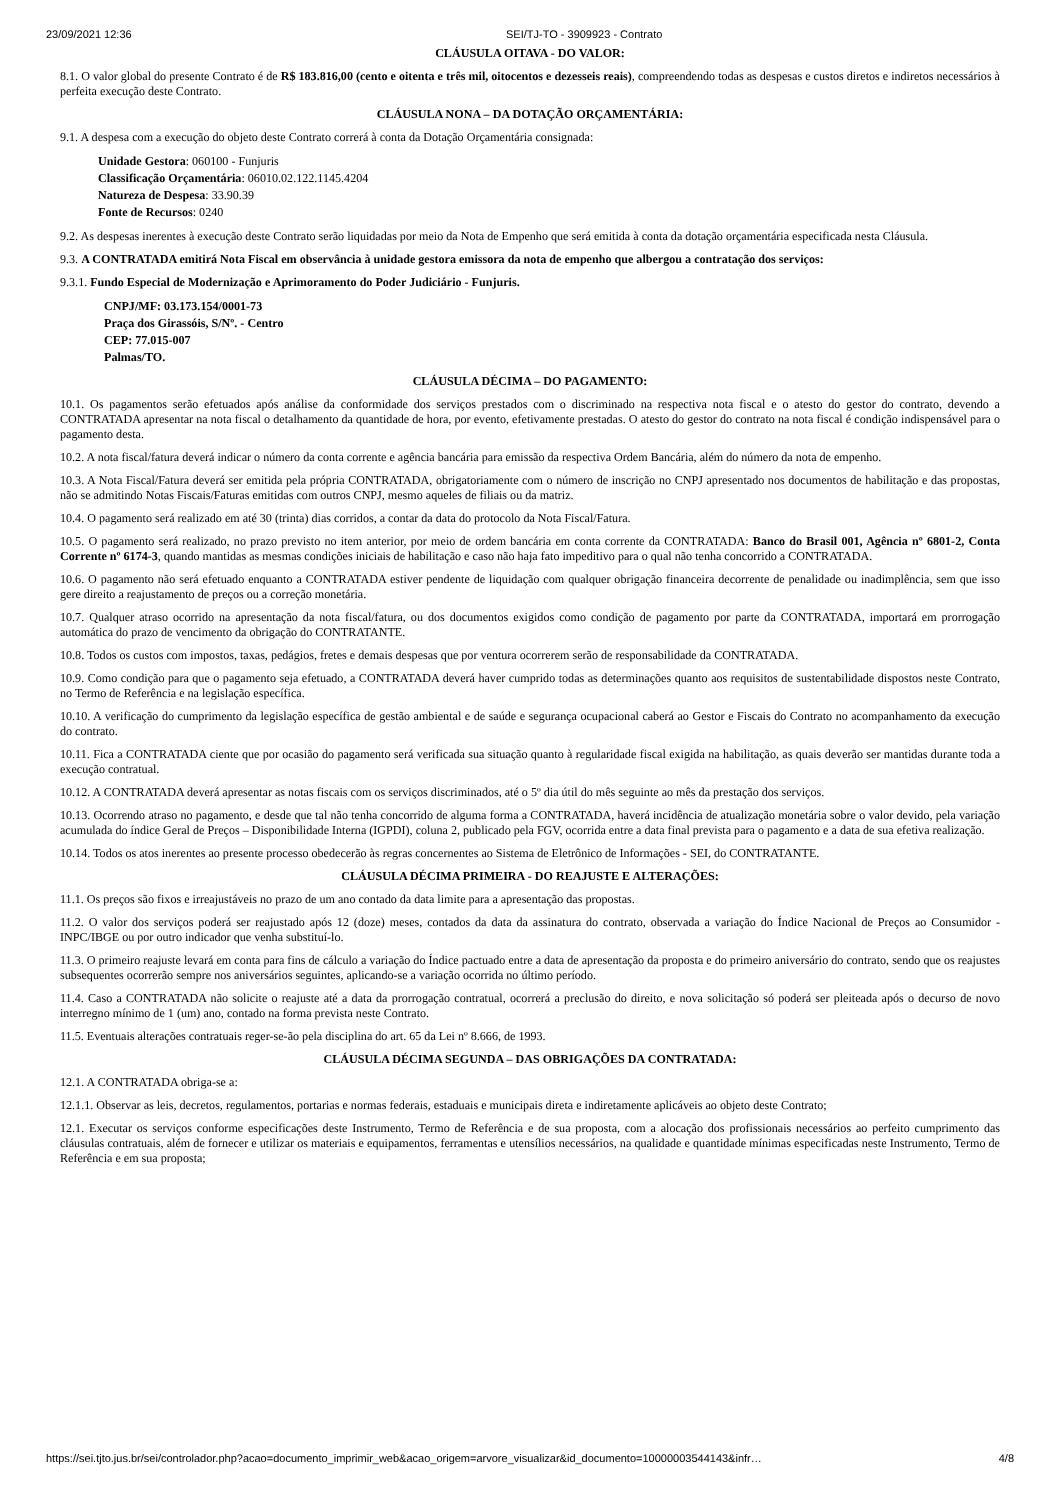23/09/2021 12:36 SEI/TJ-TO - 3909923 - Contrato
CLÁUSULA OITAVA - DO VALOR:
8.1. O valor global do presente Contrato é de R$ 183.816,00 (cento e oitenta e três mil, oitocentos e dezesseis reais), compreendendo todas as despesas e custos diretos e indiretos necessários à perfeita execução deste Contrato.
CLÁUSULA NONA – DA DOTAÇÃO ORÇAMENTÁRIA:
9.1. A despesa com a execução do objeto deste Contrato correrá à conta da Dotação Orçamentária consignada:
Unidade Gestora: 060100 - Funjuris
Classificação Orçamentária: 06010.02.122.1145.4204
Natureza de Despesa: 33.90.39
Fonte de Recursos: 0240
9.2. As despesas inerentes à execução deste Contrato serão liquidadas por meio da Nota de Empenho que será emitida à conta da dotação orçamentária especificada nesta Cláusula.
9.3. A CONTRATADA emitirá Nota Fiscal em observância à unidade gestora emissora da nota de empenho que albergou a contratação dos serviços:
9.3.1. Fundo Especial de Modernização e Aprimoramento do Poder Judiciário - Funjuris.
CNPJ/MF: 03.173.154/0001-73
Praça dos Girassóis, S/Nº. - Centro
CEP: 77.015-007
Palmas/TO.
CLÁUSULA DÉCIMA – DO PAGAMENTO:
10.1. Os pagamentos serão efetuados após análise da conformidade dos serviços prestados com o discriminado na respectiva nota fiscal e o atesto do gestor do contrato, devendo a CONTRATADA apresentar na nota fiscal o detalhamento da quantidade de hora, por evento, efetivamente prestadas. O atesto do gestor do contrato na nota fiscal é condição indispensável para o pagamento desta.
10.2. A nota fiscal/fatura deverá indicar o número da conta corrente e agência bancária para emissão da respectiva Ordem Bancária, além do número da nota de empenho.
10.3. A Nota Fiscal/Fatura deverá ser emitida pela própria CONTRATADA, obrigatoriamente com o número de inscrição no CNPJ apresentado nos documentos de habilitação e das propostas, não se admitindo Notas Fiscais/Faturas emitidas com outros CNPJ, mesmo aqueles de filiais ou da matriz.
10.4. O pagamento será realizado em até 30 (trinta) dias corridos, a contar da data do protocolo da Nota Fiscal/Fatura.
10.5. O pagamento será realizado, no prazo previsto no item anterior, por meio de ordem bancária em conta corrente da CONTRATADA: Banco do Brasil 001, Agência nº 6801-2, Conta Corrente nº 6174-3, quando mantidas as mesmas condições iniciais de habilitação e caso não haja fato impeditivo para o qual não tenha concorrido a CONTRATADA.
10.6. O pagamento não será efetuado enquanto a CONTRATADA estiver pendente de liquidação com qualquer obrigação financeira decorrente de penalidade ou inadimplência, sem que isso gere direito a reajustamento de preços ou a correção monetária.
10.7. Qualquer atraso ocorrido na apresentação da nota fiscal/fatura, ou dos documentos exigidos como condição de pagamento por parte da CONTRATADA, importará em prorrogação automática do prazo de vencimento da obrigação do CONTRATANTE.
10.8. Todos os custos com impostos, taxas, pedágios, fretes e demais despesas que por ventura ocorrerem serão de responsabilidade da CONTRATADA.
10.9. Como condição para que o pagamento seja efetuado, a CONTRATADA deverá haver cumprido todas as determinações quanto aos requisitos de sustentabilidade dispostos neste Contrato, no Termo de Referência e na legislação específica.
10.10. A verificação do cumprimento da legislação específica de gestão ambiental e de saúde e segurança ocupacional caberá ao Gestor e Fiscais do Contrato no acompanhamento da execução do contrato.
10.11. Fica a CONTRATADA ciente que por ocasião do pagamento será verificada sua situação quanto à regularidade fiscal exigida na habilitação, as quais deverão ser mantidas durante toda a execução contratual.
10.12. A CONTRATADA deverá apresentar as notas fiscais com os serviços discriminados, até o 5º dia útil do mês seguinte ao mês da prestação dos serviços.
10.13. Ocorrendo atraso no pagamento, e desde que tal não tenha concorrido de alguma forma a CONTRATADA, haverá incidência de atualização monetária sobre o valor devido, pela variação acumulada do índice Geral de Preços – Disponibilidade Interna (IGPDI), coluna 2, publicado pela FGV, ocorrida entre a data final prevista para o pagamento e a data de sua efetiva realização.
10.14. Todos os atos inerentes ao presente processo obedecerão às regras concernentes ao Sistema de Eletrônico de Informações - SEI, do CONTRATANTE.
CLÁUSULA DÉCIMA PRIMEIRA - DO REAJUSTE E ALTERAÇÕES:
11.1. Os preços são fixos e irreajustáveis no prazo de um ano contado da data limite para a apresentação das propostas.
11.2. O valor dos serviços poderá ser reajustado após 12 (doze) meses, contados da data da assinatura do contrato, observada a variação do Índice Nacional de Preços ao Consumidor - INPC/IBGE ou por outro indicador que venha substituí-lo.
11.3. O primeiro reajuste levará em conta para fins de cálculo a variação do Índice pactuado entre a data de apresentação da proposta e do primeiro aniversário do contrato, sendo que os reajustes subsequentes ocorrerão sempre nos aniversários seguintes, aplicando-se a variação ocorrida no último período.
11.4. Caso a CONTRATADA não solicite o reajuste até a data da prorrogação contratual, ocorrerá a preclusão do direito, e nova solicitação só poderá ser pleiteada após o decurso de novo interregno mínimo de 1 (um) ano, contado na forma prevista neste Contrato.
11.5. Eventuais alterações contratuais reger-se-ão pela disciplina do art. 65 da Lei nº 8.666, de 1993.
CLÁUSULA DÉCIMA SEGUNDA – DAS OBRIGAÇÕES DA CONTRATADA:
12.1. A CONTRATADA obriga-se a:
12.1.1. Observar as leis, decretos, regulamentos, portarias e normas federais, estaduais e municipais direta e indiretamente aplicáveis ao objeto deste Contrato;
12.1. Executar os serviços conforme especificações deste Instrumento, Termo de Referência e de sua proposta, com a alocação dos profissionais necessários ao perfeito cumprimento das cláusulas contratuais, além de fornecer e utilizar os materiais e equipamentos, ferramentas e utensílios necessários, na qualidade e quantidade mínimas especificadas neste Instrumento, Termo de Referência e em sua proposta;
https://sei.tjto.jus.br/sei/controlador.php?acao=documento_imprimir_web&acao_origem=arvore_visualizar&id_documento=10000003544143&infr… 4/8